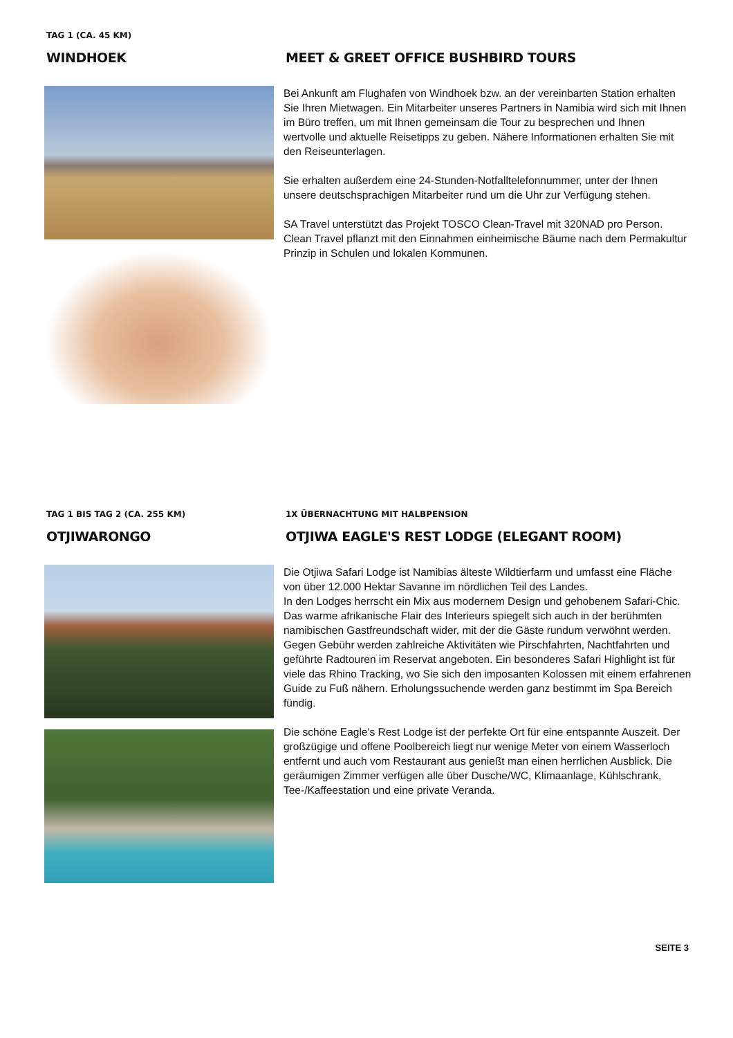TAG 1 (CA. 45 KM)
WINDHOEK
MEET & GREET OFFICE BUSHBIRD TOURS
Bei Ankunft am Flughafen von Windhoek bzw. an der vereinbarten Station erhalten Sie Ihren Mietwagen. Ein Mitarbeiter unseres Partners in Namibia wird sich mit Ihnen im Büro treffen, um mit Ihnen gemeinsam die Tour zu besprechen und Ihnen wertvolle und aktuelle Reisetipps zu geben. Nähere Informationen erhalten Sie mit den Reiseunterlagen.
Sie erhalten außerdem eine 24-Stunden-Notfalltelefonnummer, unter der Ihnen unsere deutschsprachigen Mitarbeiter rund um die Uhr zur Verfügung stehen.
SA Travel unterstützt das Projekt TOSCO Clean-Travel mit 320NAD pro Person. Clean Travel pflanzt mit den Einnahmen einheimische Bäume nach dem Permakultur Prinzip in Schulen und lokalen Kommunen.
TAG 1 BIS TAG 2 (CA. 255 KM)
OTJIWARONGO
1X ÜBERNACHTUNG MIT HALBPENSION
OTJIWA EAGLE'S REST LODGE (ELEGANT ROOM)
Die Otjiwa Safari Lodge ist Namibias älteste Wildtierfarm und umfasst eine Fläche von über 12.000 Hektar Savanne im nördlichen Teil des Landes.
In den Lodges herrscht ein Mix aus modernem Design und gehobenem Safari-Chic. Das warme afrikanische Flair des Interieurs spiegelt sich auch in der berühmten namibischen Gastfreundschaft wider, mit der die Gäste rundum verwöhnt werden.
Gegen Gebühr werden zahlreiche Aktivitäten wie Pirschfahrten, Nachtfahrten und geführte Radtouren im Reservat angeboten. Ein besonderes Safari Highlight ist für viele das Rhino Tracking, wo Sie sich den imposanten Kolossen mit einem erfahrenen Guide zu Fuß nähern. Erholungssuchende werden ganz bestimmt im Spa Bereich fündig.
Die schöne Eagle's Rest Lodge ist der perfekte Ort für eine entspannte Auszeit. Der großzügige und offene Poolbereich liegt nur wenige Meter von einem Wasserloch entfernt und auch vom Restaurant aus genießt man einen herrlichen Ausblick. Die geräumigen Zimmer verfügen alle über Dusche/WC, Klimaanlage, Kühlschrank, Tee-/Kaffeestation und eine private Veranda.
SEITE 3